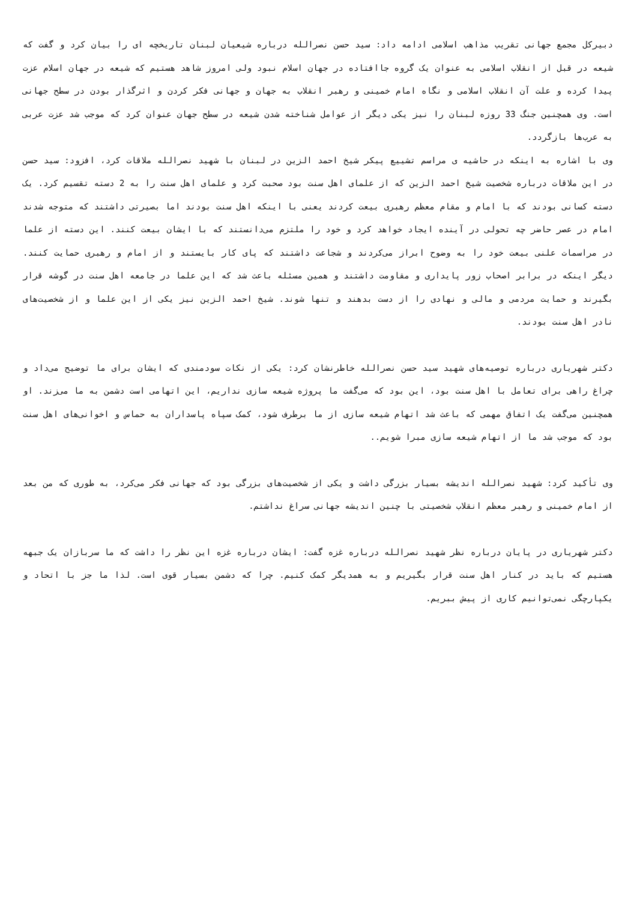دبیرکل مجمع جهانی تقریب مذاهب اسلامی ادامه داد: سید حسن نصرالله درباره شیعیان لبنان تاریخچه ای را بیان کرد و گفت که شیعه در قبل از انقلاب اسلامی به عنوان یک گروه جاافتاده در جهان اسلام نبود ولی امروز شاهد هستیم که شیعه در جهان اسلام عزت پیدا کرده و علت آن انقلاب اسلامی و نگاه امام خمینی و رهبر انقلاب به جهان و جهانی فکر کردن و اثرگذار بودن در سطح جهانی است. وی همچنین جنگ 33 روزه لبنان را نیز یکی دیگر از عوامل شناخته شدن شیعه در سطح جهان عنوان کرد که موجب شد عزت عربی به عرب‌ها بازگردد.
وی با اشاره به اینکه در حاشیه ی مراسم تشییع پیکر شیخ احمد الزین در لبنان با شهید نصرالله ملاقات کرد، افزود: سید حسن در این ملاقات درباره شخصیت شیخ احمد الزین که از علمای اهل سنت بود صحبت کرد و علمای اهل سنت را به 2 دسته تقسیم کرد. یک دسته کسانی بودند که با امام و مقام معظم رهبری بیعت کردند یعنی با اینکه اهل سنت بودند اما بصیرتی داشتند که متوجه شدند امام در عصر حاضر چه تحولی در آینده ایجاد خواهد کرد و خود را ملتزم می‌دانستند که با ایشان بیعت کنند. این دسته از علما در مراسمات علنی بیعت خود را به وضوح ابراز می‌کردند و شجاعت داشتند که پای کار بایستند و از امام و رهبری حمایت کنند. دیگر اینکه در برابر اصحاب زور پایداری و مقاومت داشتند و همین مسئله باعث شد که این علما در جامعه اهل سنت در گوشه قرار بگیرند و حمایت مردمی و مالی و نهادی را از دست بدهند و تنها شوند. شیخ احمد الزین نیز یکی از این علما و از شخصیت‌های نادر اهل سنت بودند.
دکتر شهریاری درباره توصیه‌های شهید سید حسن نصرالله خاطرنشان کرد: یکی از نکات سودمندی که ایشان برای ما توضیح می‌داد و چراغ راهی برای تعامل با اهل سنت بود، این بود که می‌گفت ما پروژه شیعه سازی نداریم، این اتهامی است دشمن به ما می‌زند. او همچنین می‌گفت یک اتفاق مهمی که باعث شد اتهام شیعه سازی از ما برطرف شود، کمک سپاه پاسداران به حماس و اخوانی‌های اهل سنت بود که موجب شد ما از اتهام شیعه سازی مبرا شویم..
وی تأکید کرد: شهید نصرالله اندیشه بسیار بزرگی داشت و یکی از شخصیت‌های بزرگی بود که جهانی فکر می‌کرد، به طوری که من بعد از امام خمینی و رهبر معظم انقلاب شخصیتی با چنین اندیشه جهانی سراغ نداشتم.
دکتر شهریاری در پایان درباره نظر شهید نصرالله درباره غزه گفت: ایشان درباره غزه این نظر را داشت که ما سربازان یک جبهه هستیم که باید در کنار اهل سنت قرار بگیریم و به همدیگر کمک کنیم. چرا که دشمن بسیار قوی است. لذا ما جز با اتحاد و یکپارچگی نمی‌توانیم کاری از پیش ببریم.